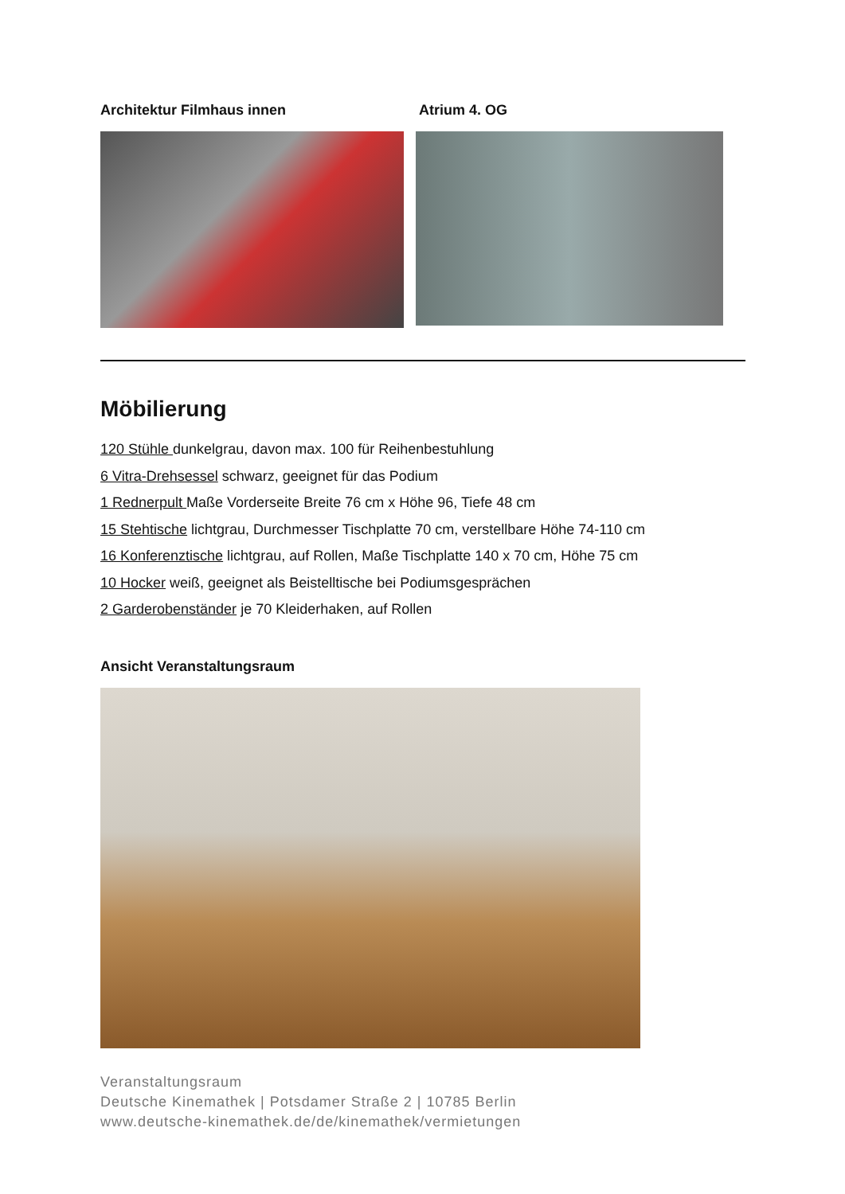Architektur Filmhaus innen Atrium 4. OG
Möbilierung
120 Stühle dunkelgrau, davon max. 100 für Reihenbestuhlung
6 Vitra-Drehsessel schwarz, geeignet für das Podium
1 Rednerpult Maße Vorderseite Breite 76 cm x Höhe 96, Tiefe 48 cm
15 Stehtische lichtgrau, Durchmesser Tischplatte 70 cm, verstellbare Höhe 74-110 cm
16 Konferenztische lichtgrau, auf Rollen, Maße Tischplatte 140 x 70 cm, Höhe 75 cm
10 Hocker weiß, geeignet als Beistelltische bei Podiumsgesprächen
2 Garderobenständer je 70 Kleiderhaken, auf Rollen
Ansicht Veranstaltungsraum
Veranstaltungsraum
Deutsche Kinemathek | Potsdamer Straße 2 | 10785 Berlin
www.deutsche-kinemathek.de/de/kinemathek/vermietungen